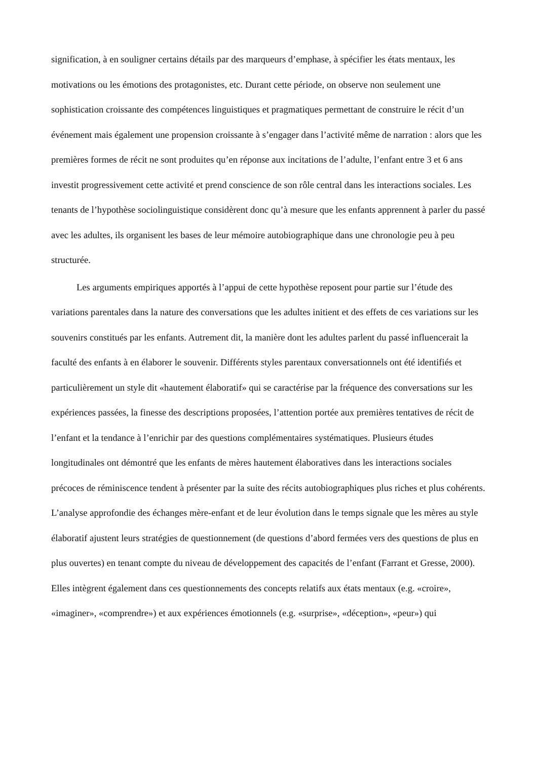signification, à en souligner certains détails par des marqueurs d’emphase, à spécifier les états mentaux, les motivations ou les émotions des protagonistes, etc. Durant cette période, on observe non seulement une sophistication croissante des compétences linguistiques et pragmatiques permettant de construire le récit d’un événement mais également une propension croissante à s’engager dans l’activité même de narration : alors que les premières formes de récit ne sont produites qu’en réponse aux incitations de l’adulte, l’enfant entre 3 et 6 ans investit progressivement cette activité et prend conscience de son rôle central dans les interactions sociales. Les tenants de l’hypothèse sociolinguistique considèrent donc qu’à mesure que les enfants apprennent à parler du passé avec les adultes, ils organisent les bases de leur mémoire autobiographique dans une chronologie peu à peu structurée.
Les arguments empiriques apportés à l’appui de cette hypothèse reposent pour partie sur l’étude des variations parentales dans la nature des conversations que les adultes initient et des effets de ces variations sur les souvenirs constitués par les enfants. Autrement dit, la manière dont les adultes parlent du passé influencerait la faculté des enfants à en élaborer le souvenir. Différents styles parentaux conversationnels ont été identifiés et particulièrement un style dit «hautement élaboratif» qui se caractérise par la fréquence des conversations sur les expériences passées, la finesse des descriptions proposées, l’attention portée aux premières tentatives de récit de l’enfant et la tendance à l’enrichir par des questions complémentaires systématiques. Plusieurs études longitudinales ont démontré que les enfants de mères hautement élaboratives dans les interactions sociales précoces de réminiscence tendent à présenter par la suite des récits autobiographiques plus riches et plus cohérents. L’analyse approfondie des échanges mère-enfant et de leur évolution dans le temps signale que les mères au style élaboratif ajustent leurs stratégies de questionnement (de questions d’abord fermées vers des questions de plus en plus ouvertes) en tenant compte du niveau de développement des capacités de l’enfant (Farrant et Gresse, 2000). Elles intègrent également dans ces questionnements des concepts relatifs aux états mentaux (e.g. «croire», «imaginer», «comprendre») et aux expériences émotionnels (e.g. «surprise», «déception», «peur») qui